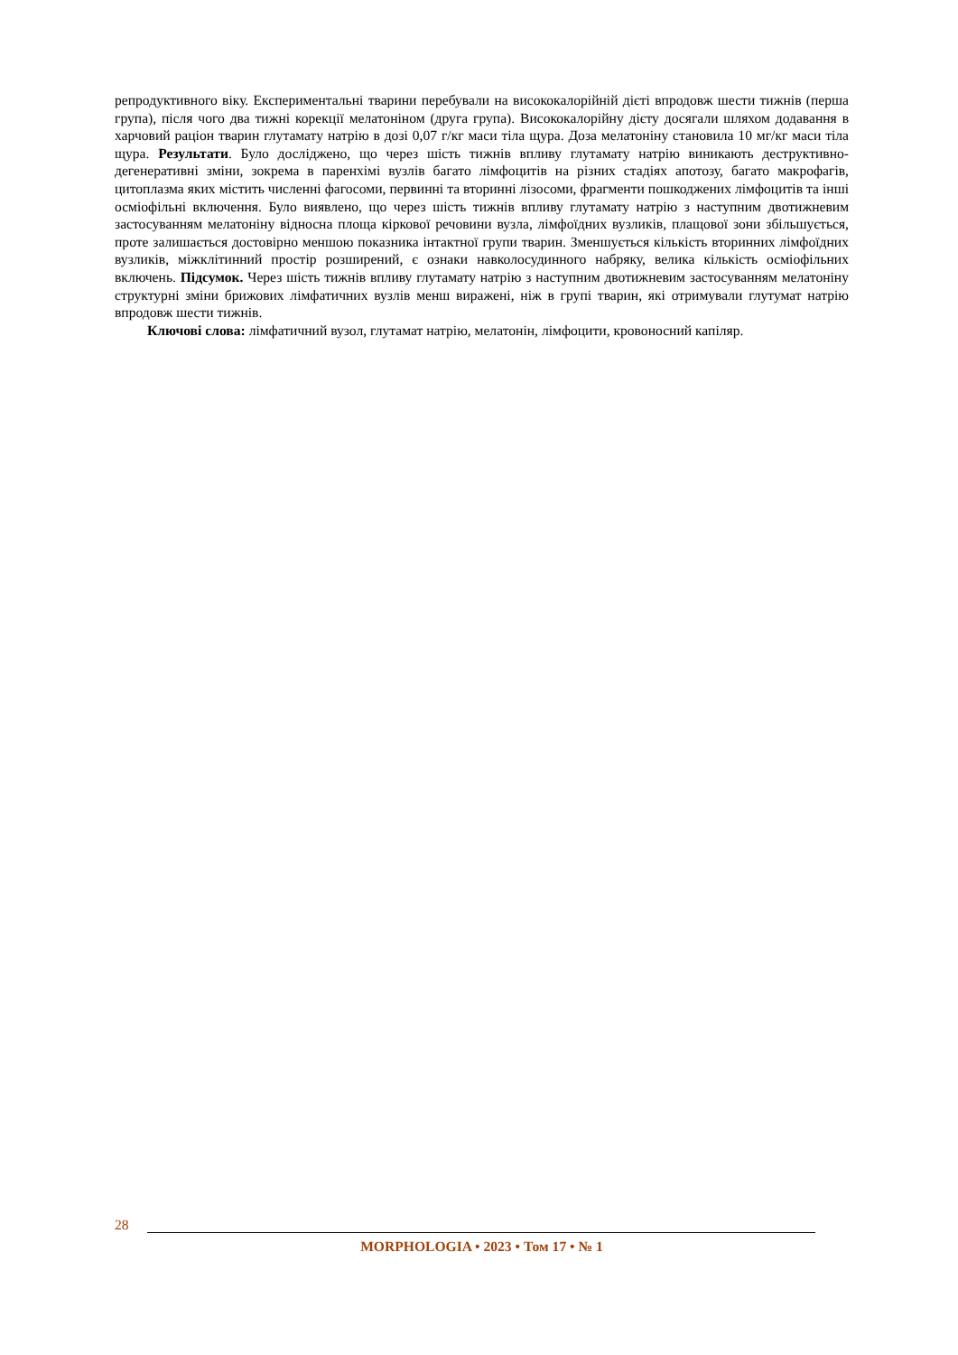репродуктивного віку. Експериментальні тварини перебували на висококалорійній дієті впродовж шести тижнів (перша група), після чого два тижні корекції мелатоніном (друга група). Висококалорійну дієту досягали шляхом додавання в харчовий раціон тварин глутамату натрію в дозі 0,07 г/кг маси тіла щура. Доза мелатоніну становила 10 мг/кг маси тіла щура. Результати. Було досліджено, що через шість тижнів впливу глутамату натрію виникають деструктивно-дегенеративні зміни, зокрема в паренхімі вузлів багато лімфоцитів на різних стадіях апотозу, багато макрофагів, цитоплазма яких містить численні фагосоми, первинні та вторинні лізосоми, фрагменти пошкоджених лімфоцитів та інші осміофільні включення. Було виявлено, що через шість тижнів впливу глутамату натрію з наступним двотижневим застосуванням мелатоніну відносна площа кіркової речовини вузла, лімфоїдних вузликів, плащової зони збільшується, проте залишається достовірно меншою показника інтактної групи тварин. Зменшується кількість вторинних лімфоїдних вузликів, міжклітинний простір розширений, є ознаки навколосудинного набряку, велика кількість осміофільних включень. Підсумок. Через шість тижнів впливу глутамату натрію з наступним двотижневим застосуванням мелатоніну структурні зміни брижових лімфатичних вузлів менш виражені, ніж в групі тварин, які отримували глутумат натрію впродовж шести тижнів.
Ключові слова: лімфатичний вузол, глутамат натрію, мелатонін, лімфоцити, кровоносний капіляр.
28
MORPHOLOGIA • 2023 • Том 17 • № 1